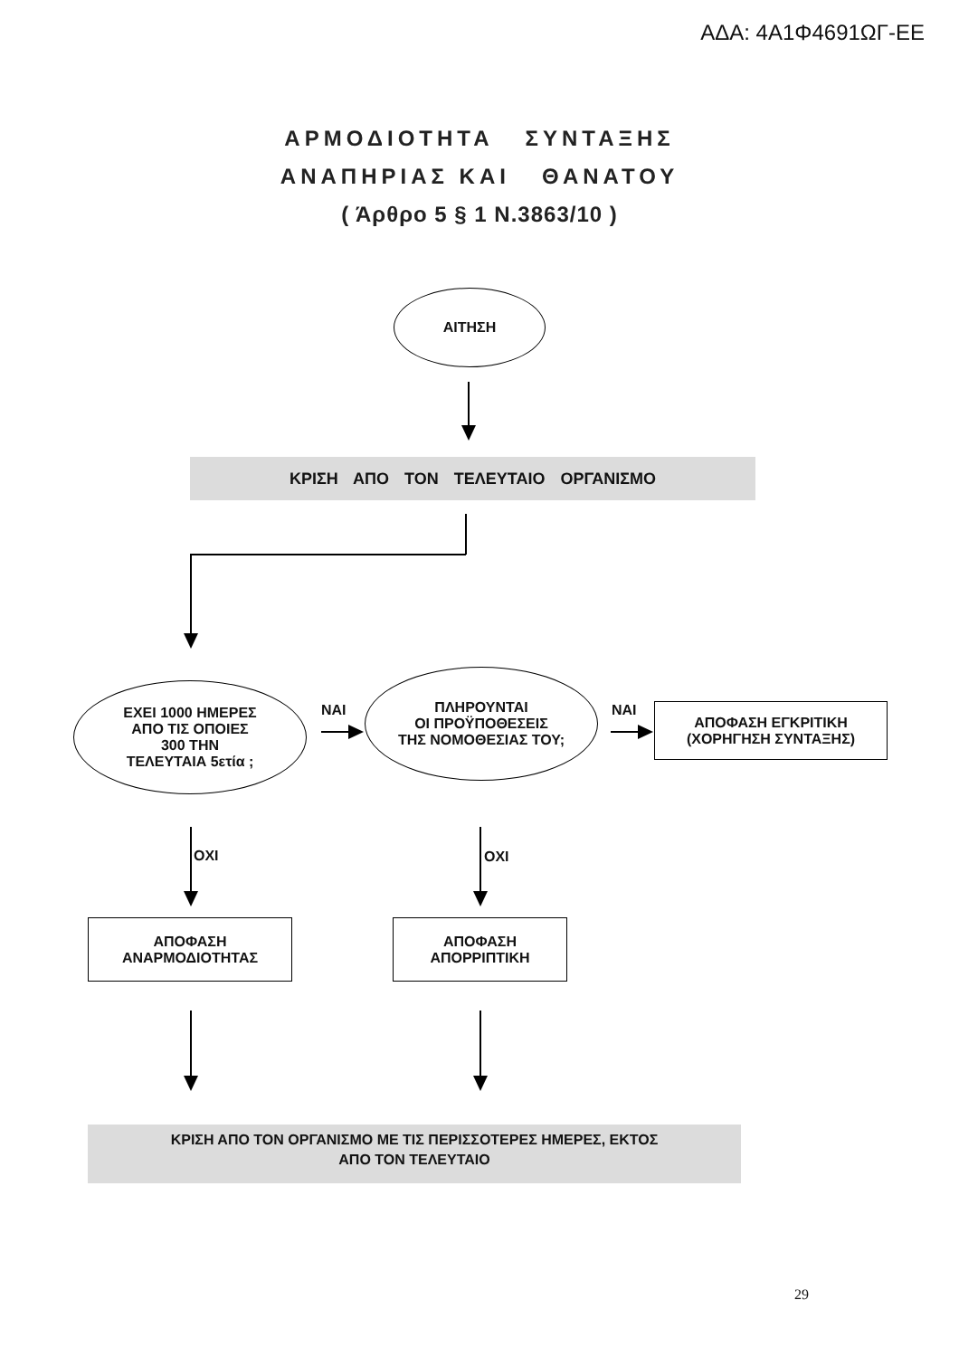ΑΔΑ: 4Α1Φ4691ΩΓ-ΕΕ
ΑΡΜΟΔΙΟΤΗΤΑ ΣΥΝΤΑΞΗΣ
ΑΝΑΠΗΡΙΑΣ ΚΑΙ ΘΑΝΑΤΟΥ
( Άρθρο 5 § 1 Ν.3863/10 )
ΑΙΤΗΣΗ
ΚΡΙΣΗ ΑΠΟ ΤΟΝ ΤΕΛΕΥΤΑΙΟ ΟΡΓΑΝΙΣΜΟ
ΕΧΕΙ 1000 ΗΜΕΡΕΣ
ΑΠΟ ΤΙΣ ΟΠΟΙΕΣ
300 ΤΗΝ
ΤΕΛΕΥΤΑΙΑ 5ετία ;
ΝΑΙ
ΠΛΗΡΟΥΝΤΑΙ
ΟΙ ΠΡΟΫΠΟΘΕΣΕΙΣ
ΤΗΣ ΝΟΜΟΘΕΣΙΑΣ ΤΟΥ;
ΝΑΙ
ΑΠΟΦΑΣΗ ΕΓΚΡΙΤΙΚΗ
(ΧΟΡΗΓΗΣΗ ΣΥΝΤΑΞΗΣ)
ΟΧΙ ΟΧΙ
ΑΠΟΦΑΣΗ
ΑΝΑΡΜΟΔΙΟΤΗΤΑΣ
ΑΠΟΦΑΣΗ
ΑΠΟΡΡΙΠΤΙΚΗ
ΚΡΙΣΗ ΑΠΟ ΤΟΝ ΟΡΓΑΝΙΣΜΟ ΜΕ ΤΙΣ ΠΕΡΙΣΣΟΤΕΡΕΣ ΗΜΕΡΕΣ, ΕΚΤΟΣ
ΑΠΟ ΤΟΝ ΤΕΛΕΥΤΑΙΟ
29